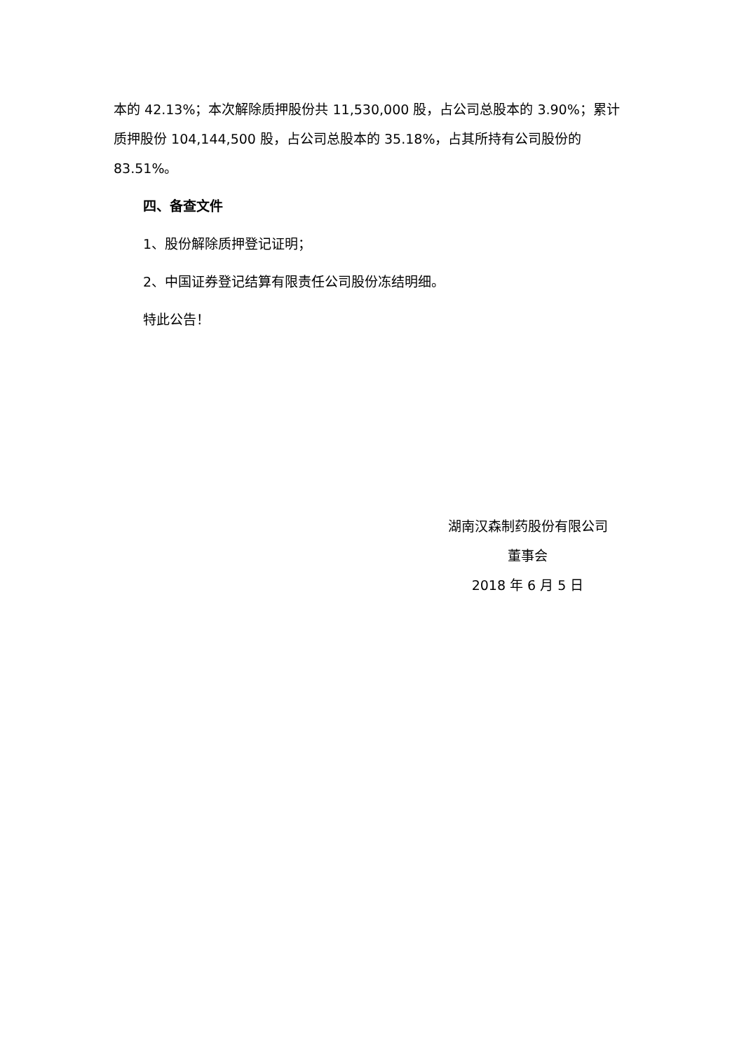本的 42.13%；本次解除质押股份共 11,530,000 股，占公司总股本的 3.90%；累计质押股份 104,144,500 股，占公司总股本的 35.18%，占其所持有公司股份的 83.51%。
四、备查文件
1、股份解除质押登记证明；
2、中国证券登记结算有限责任公司股份冻结明细。
特此公告！
湖南汉森制药股份有限公司
董事会
2018 年 6 月 5 日